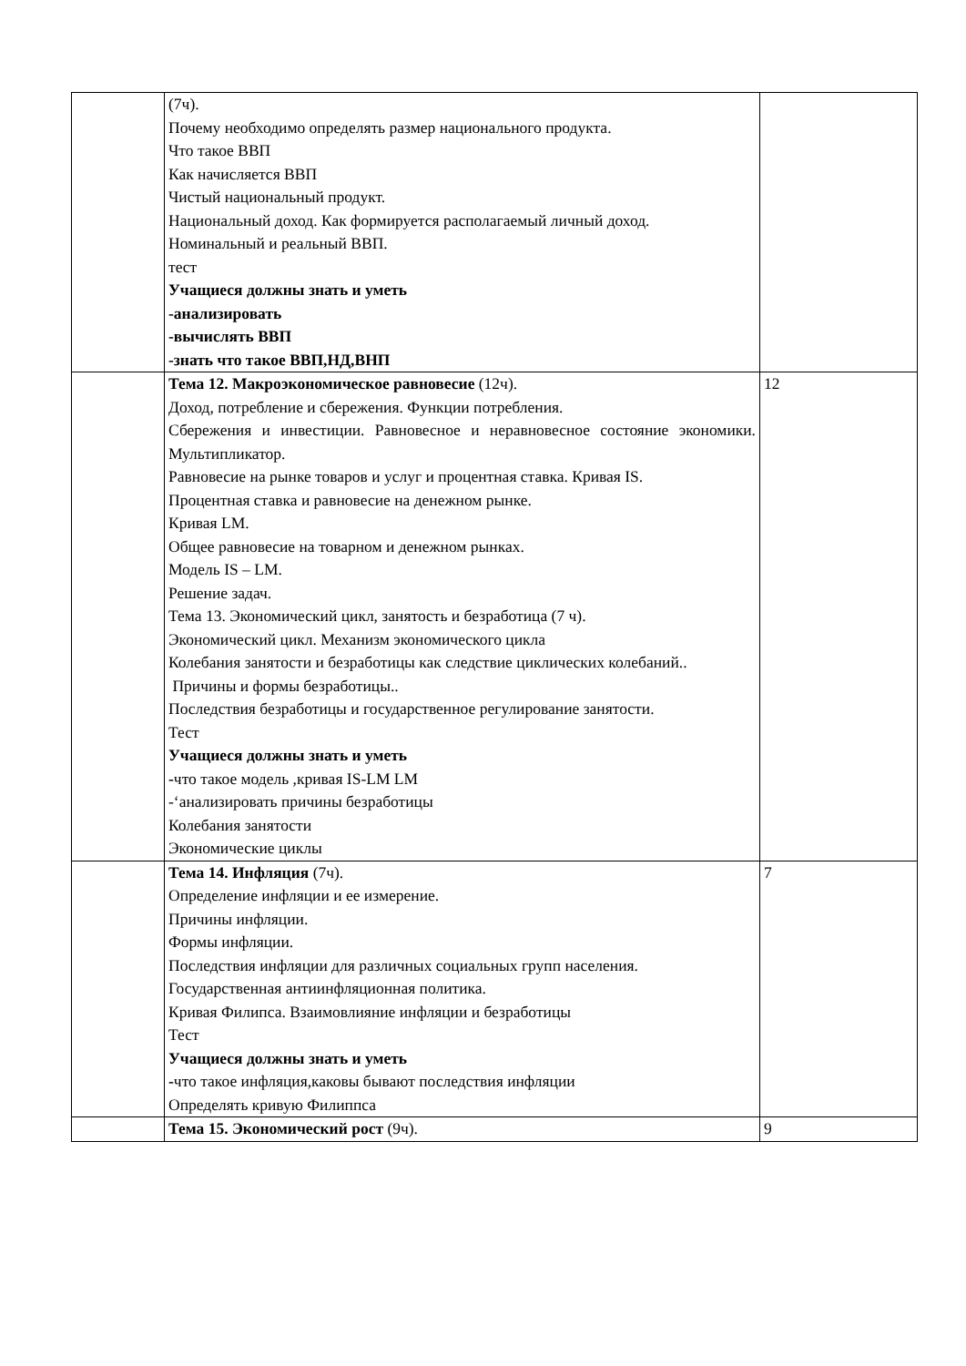| | (7ч). Почему необходимо определять размер национального продукта. Что такое ВВП Как начисляется ВВП Чистый национальный продукт. Национальный доход. Как формируется располагаемый личный доход. Номинальный и реальный ВВП. тест Учащиеся должны знать и уметь -анализировать -вычислять ВВП -знать что такое ВВП,НД,ВНП | |
| | Тема 12. Макроэкономическое равновесие (12ч). Доход, потребление и сбережения. Функции потребления. Сбережения и инвестиции. Равновесное и неравновесное состояние экономики. Мультипликатор. Равновесие на рынке товаров и услуг и процентная ставка. Кривая IS. Процентная ставка и равновесие на денежном рынке. Кривая LM. Общее равновесие на товарном и денежном рынках. Модель IS – LM. Решение задач. Тема 13. Экономический цикл, занятость и безработица (7 ч). Экономический цикл. Механизм экономического цикла Колебания занятости и безработицы как следствие циклических колебаний.. Причины и формы безработицы.. Последствия безработицы и государственное регулирование занятости. Тест Учащиеся должны знать и уметь - что такое модель ,кривая IS-LM LM -‘анализировать причины безработицы Колебания занятости Экономические циклы | 12 |
| | Тема 14. Инфляция (7ч). Определение инфляции и ее измерение. Причины инфляции. Формы инфляции. Последствия инфляции для различных социальных групп населения. Государственная антиинфляционная политика. Кривая Филипса. Взаимовлияние инфляции и безработицы Тест Учащиеся должны знать и уметь - что такое инфляция,каковы бывают последствия инфляции Определять кривую Филиппса | 7 |
| | Тема 15. Экономический рост (9ч). | 9 |